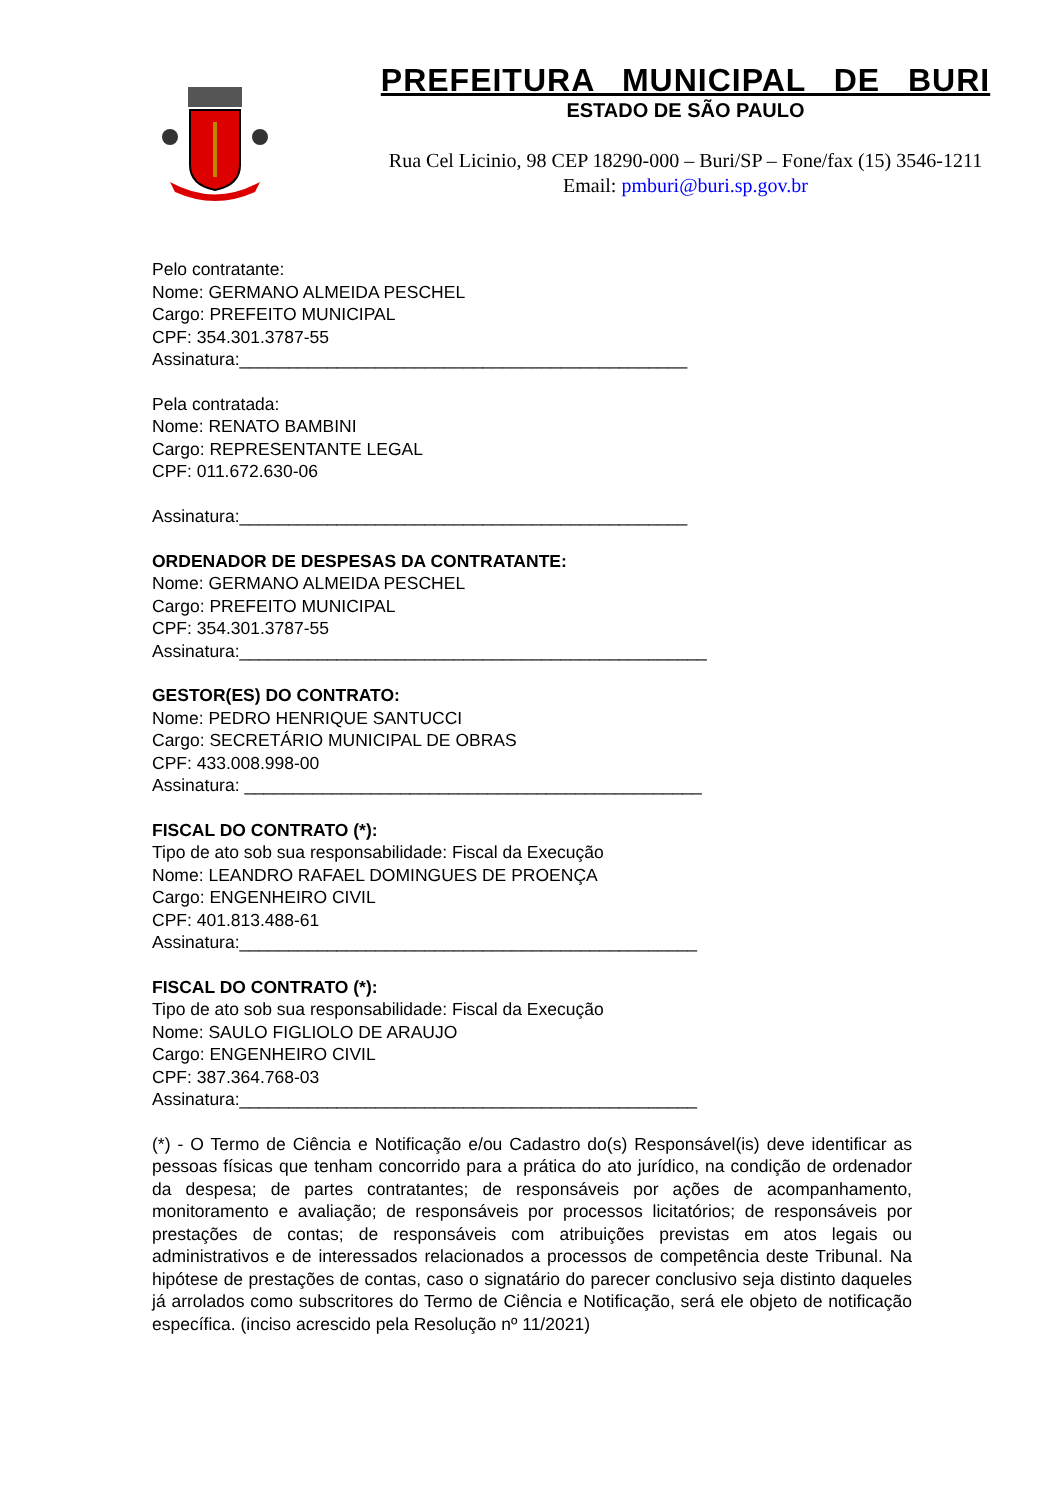PREFEITURA MUNICIPAL DE BURI
ESTADO DE SÃO PAULO
Rua Cel Licinio, 98 CEP 18290-000 – Buri/SP – Fone/fax (15) 3546-1211
Email: pmburi@buri.sp.gov.br
Pelo contratante:
Nome: GERMANO ALMEIDA PESCHEL
Cargo: PREFEITO MUNICIPAL
CPF: 354.301.3787-55
Assinatura:______________________________________________
Pela contratada:
Nome: RENATO BAMBINI
Cargo: REPRESENTANTE LEGAL
CPF: 011.672.630-06
Assinatura:______________________________________________
ORDENADOR DE DESPESAS DA CONTRATANTE:
Nome: GERMANO ALMEIDA PESCHEL
Cargo: PREFEITO MUNICIPAL
CPF: 354.301.3787-55
Assinatura:________________________________________________
GESTOR(ES) DO CONTRATO:
Nome: PEDRO HENRIQUE SANTUCCI
Cargo: SECRETÁRIO MUNICIPAL DE OBRAS
CPF: 433.008.998-00
Assinatura: _______________________________________________
FISCAL DO CONTRATO (*):
Tipo de ato sob sua responsabilidade: Fiscal da Execução
Nome: LEANDRO RAFAEL DOMINGUES DE PROENÇA
Cargo: ENGENHEIRO CIVIL
CPF: 401.813.488-61
Assinatura:_______________________________________________
FISCAL DO CONTRATO (*):
Tipo de ato sob sua responsabilidade: Fiscal da Execução
Nome: SAULO FIGLIOLO DE ARAUJO
Cargo: ENGENHEIRO CIVIL
CPF: 387.364.768-03
Assinatura:_______________________________________________
(*) - O Termo de Ciência e Notificação e/ou Cadastro do(s) Responsável(is) deve identificar as pessoas físicas que tenham concorrido para a prática do ato jurídico, na condição de ordenador da despesa; de partes contratantes; de responsáveis por ações de acompanhamento, monitoramento e avaliação; de responsáveis por processos licitatórios; de responsáveis por prestações de contas; de responsáveis com atribuições previstas em atos legais ou administrativos e de interessados relacionados a processos de competência deste Tribunal. Na hipótese de prestações de contas, caso o signatário do parecer conclusivo seja distinto daqueles já arrolados como subscritores do Termo de Ciência e Notificação, será ele objeto de notificação específica. (inciso acrescido pela Resolução nº 11/2021)